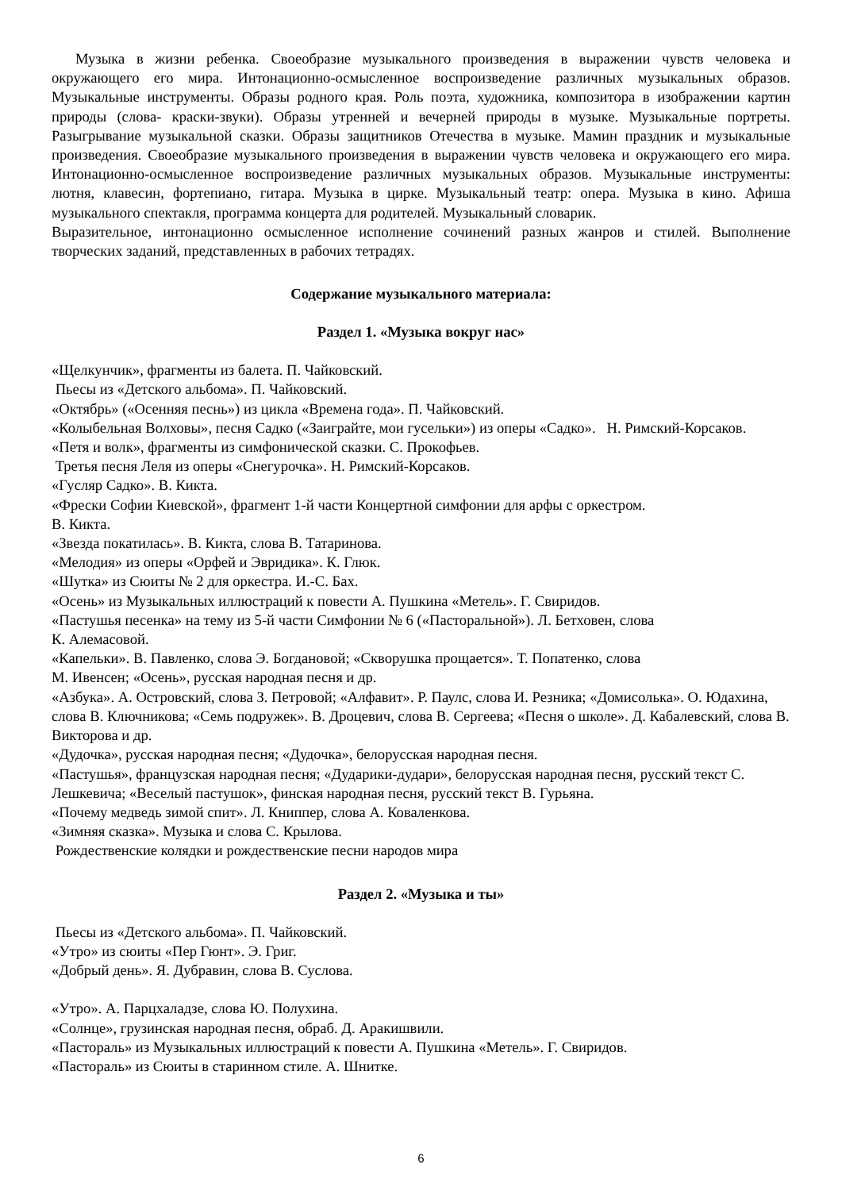Музыка в жизни ребенка. Своеобразие музыкального произведения в выражении чувств человека и окружающего его мира. Интонационно-осмысленное воспроизведение различных музыкальных образов. Музыкальные инструменты. Образы родного края. Роль поэта, художника, композитора в изображении картин природы (слова- краски-звуки). Образы утренней и вечерней природы в музыке. Музыкальные портреты. Разыгрывание музыкальной сказки. Образы защитников Отечества в музыке. Мамин праздник и музыкальные произведения. Своеобразие музыкального произведения в выражении чувств человека и окружающего его мира. Интонационно-осмысленное воспроизведение различных музыкальных образов. Музыкальные инструменты: лютня, клавесин, фортепиано, гитара. Музыка в цирке. Музыкальный театр: опера. Музыка в кино. Афиша музыкального спектакля, программа концерта для родителей. Музыкальный словарик.
Выразительное, интонационно осмысленное исполнение сочинений разных жанров и стилей. Выполнение творческих заданий, представленных в рабочих тетрадях.
Содержание музыкального материала:
Раздел 1. «Музыка вокруг нас»
«Щелкунчик», фрагменты из балета. П. Чайковский.
Пьесы из «Детского альбома». П. Чайковский.
«Октябрь» («Осенняя песнь») из цикла «Времена года». П. Чайковский.
«Колыбельная Волховы», песня Садко («Заиграйте, мои гусельки») из оперы «Садко». Н. Римский-Корсаков.
«Петя и волк», фрагменты из симфонической сказки. С. Прокофьев.
Третья песня Леля из оперы «Снегурочка». Н. Римский-Корсаков.
«Гусляр Садко». В. Кикта.
«Фрески Софии Киевской», фрагмент 1-й части Концертной симфонии для арфы с оркестром.
В. Кикта.
«Звезда покатилась». В. Кикта, слова В. Татаринова.
«Мелодия» из оперы «Орфей и Эвридика». К. Глюк.
«Шутка» из Сюиты № 2 для оркестра. И.-С. Бах.
«Осень» из Музыкальных иллюстраций к повести А. Пушкина «Метель». Г. Свиридов.
«Пастушья песенка» на тему из 5-й части Симфонии № 6 («Пасторальной»). Л. Бетховен, слова
К. Алемасовой.
«Капельки». В. Павленко, слова Э. Богдановой; «Скворушка прощается». Т. Попатенко, слова
М. Ивенсен; «Осень», русская народная песня и др.
«Азбука». А. Островский, слова З. Петровой; «Алфавит». Р. Паулс, слова И. Резника; «Домисолька». О. Юдахина, слова В. Ключникова; «Семь подружек». В. Дроцевич, слова В. Сергеева; «Песня о школе». Д. Кабалевский, слова В. Викторова и др.
«Дудочка», русская народная песня; «Дудочка», белорусская народная песня.
«Пастушья», французская народная песня; «Дударики-дудари», белорусская народная песня, русский текст С. Лешкевича; «Веселый пастушок», финская народная песня, русский текст В. Гурьяна.
«Почему медведь зимой спит». Л. Книппер, слова А. Коваленкова.
«Зимняя сказка». Музыка и слова С. Крылова.
Рождественские колядки и рождественские песни народов мира
Раздел 2. «Музыка и ты»
Пьесы из «Детского альбома». П. Чайковский.
«Утро» из сюиты «Пер Гюнт». Э. Григ.
«Добрый день». Я. Дубравин, слова В. Суслова.
«Утро». А. Парцхаладзе, слова Ю. Полухина.
«Солнце», грузинская народная песня, обраб. Д. Аракишвили.
«Пастораль» из Музыкальных иллюстраций к повести А. Пушкина «Метель». Г. Свиридов.
«Пастораль» из Сюиты в старинном стиле. А. Шнитке.
6